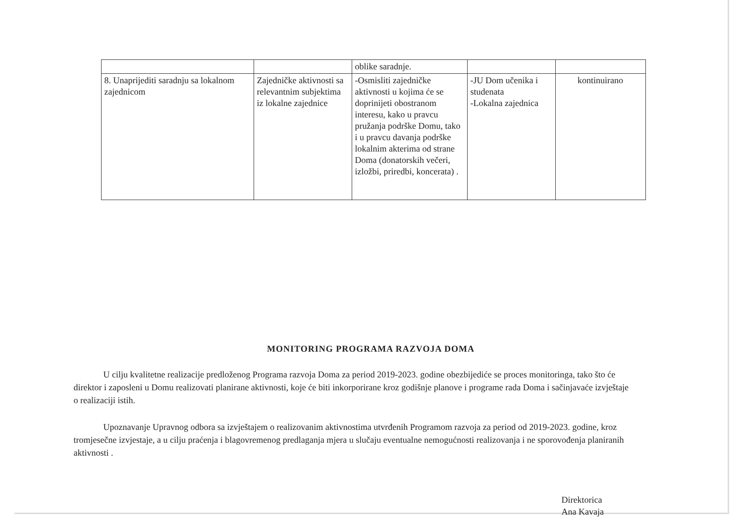| | | oblike saradnje. | | |
| 8. Unaprijediti saradnju sa lokalnom zajednicom | Zajedničke aktivnosti sa relevantnim subjektima iz lokalne zajednice | -Osmisliti zajedničke aktivnosti u kojima će se doprinijeti obostranom interesu, kako u pravcu pružanja podrške Domu, tako i u pravcu davanja podrške lokalnim akterima od strane Doma (donatorskih večeri, izložbi, priredbi, koncerata) . | -JU Dom učenika i studenata -Lokalna zajednica | kontinuirano |
MONITORING PROGRAMA RAZVOJA DOMA
U cilju kvalitetne realizacije predloženog Programa razvoja Doma za period 2019-2023. godine obezbijediće se proces monitoringa, tako što će direktor i zaposleni u Domu realizovati planirane aktivnosti, koje će biti inkorporirane kroz godišnje planove i programe rada Doma i sačinjavaće izvještaje o realizaciji istih.
Upoznavanje Upravnog odbora sa izvještajem o realizovanim aktivnostima utvrđenih Programom razvoja za period od 2019-2023. godine, kroz tromjesečne izvjestaje, a u cilju praćenja i blagovremenog predlaganja mjera u slučaju eventualne nemogućnosti realizovanja i ne sporovođenja planiranih aktivnosti .
Direktorica
Ana Kavaja